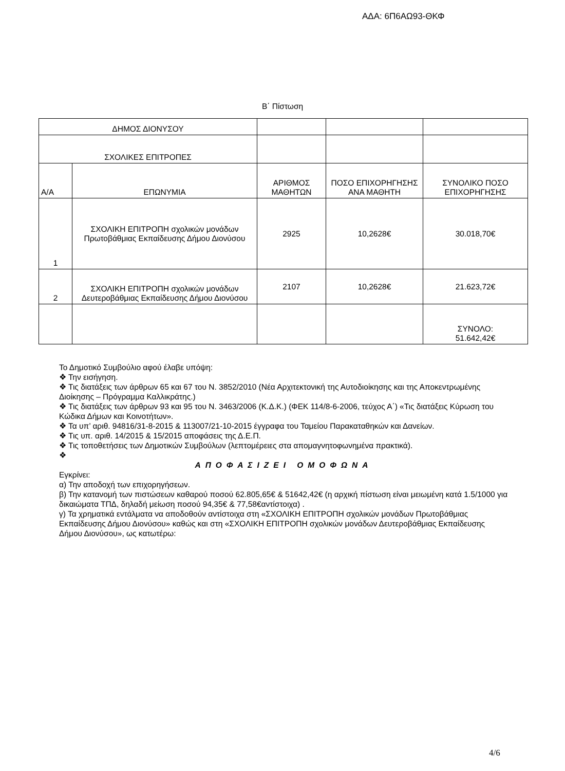ΑΔΑ: 6Π6ΑΩ93-ΘΚΦ
Β΄ Πίστωση
| ΔΗΜΟΣ ΔΙΟΝΥΣΟΥ | | | | |
| ΣΧΟΛΙΚΕΣ ΕΠΙΤΡΟΠΕΣ | | | | |
| Α/Α | ΕΠΩΝΥΜΙΑ | ΑΡΙΘΜΟΣ ΜΑΘΗΤΩΝ | ΠΟΣΟ ΕΠΙΧΟΡΗΓΗΣΗΣ ΑΝΑ ΜΑΘΗΤΗ | ΣΥΝΟΛΙΚΟ ΠΟΣΟ ΕΠΙΧΟΡΗΓΗΣΗΣ |
| 1 | ΣΧΟΛΙΚΗ ΕΠΙΤΡΟΠΗ σχολικών μονάδων Πρωτοβάθμιας Εκπαίδευσης Δήμου Διονύσου | 2925 | 10,2628€ | 30.018,70€ |
| 2 | ΣΧΟΛΙΚΗ ΕΠΙΤΡΟΠΗ σχολικών μονάδων Δευτεροβάθμιας Εκπαίδευσης Δήμου Διονύσου | 2107 | 10,2628€ | 21.623,72€ |
| | | | | ΣΥΝΟΛΟ: 51.642,42€ |
Το Δημοτικό Συμβούλιο αφού έλαβε υπόψη:
❖ Την εισήγηση.
❖ Τις διατάξεις των άρθρων 65 και 67 του Ν. 3852/2010 (Νέα Αρχιτεκτονική της Αυτοδιοίκησης και της Αποκεντρωμένης Διοίκησης – Πρόγραμμα Καλλικράτης.)
❖ Τις διατάξεις των άρθρων 93 και 95 του Ν. 3463/2006 (Κ.Δ.Κ.) (ΦΕΚ 114/8-6-2006, τεύχος Α΄) «Τις διατάξεις Κύρωση του Κώδικα Δήμων και Κοινοτήτων».
❖ Τα υπ’ αριθ. 94816/31-8-2015 & 113007/21-10-2015 έγγραφα του Ταμείου Παρακαταθηκών και Δανείων.
❖ Τις υπ. αριθ. 14/2015 & 15/2015 αποφάσεις της Δ.Ε.Π.
❖ Τις τοποθετήσεις των Δημοτικών Συμβούλων (λεπτομέρειες στα απομαγνητοφωνημένα πρακτικά).
❖
ΑΠΟΦΑΣΙΖΕΙ ΟΜΟΦΩΝΑ
Εγκρίνει:
α) Την αποδοχή των επιχορηγήσεων.
β) Την κατανομή των πιστώσεων καθαρού ποσού 62.805,65€ & 51642,42€ (η αρχική πίστωση είναι μειωμένη κατά 1.5/1000 για δικαιώματα ΤΠΔ, δηλαδή μείωση ποσού 94,35€ & 77,58€αντίστοιχα) .
γ) Τα χρηματικά εντάλματα να αποδοθούν αντίστοιχα στη «ΣΧΟΛΙΚΗ ΕΠΙΤΡΟΠΗ σχολικών μονάδων Πρωτοβάθμιας Εκπαίδευσης Δήμου Διονύσου» καθώς και στη «ΣΧΟΛΙΚΗ ΕΠΙΤΡΟΠΗ σχολικών μονάδων Δευτεροβάθμιας Εκπαίδευσης Δήμου Διονύσου», ως κατωτέρω:
4/6